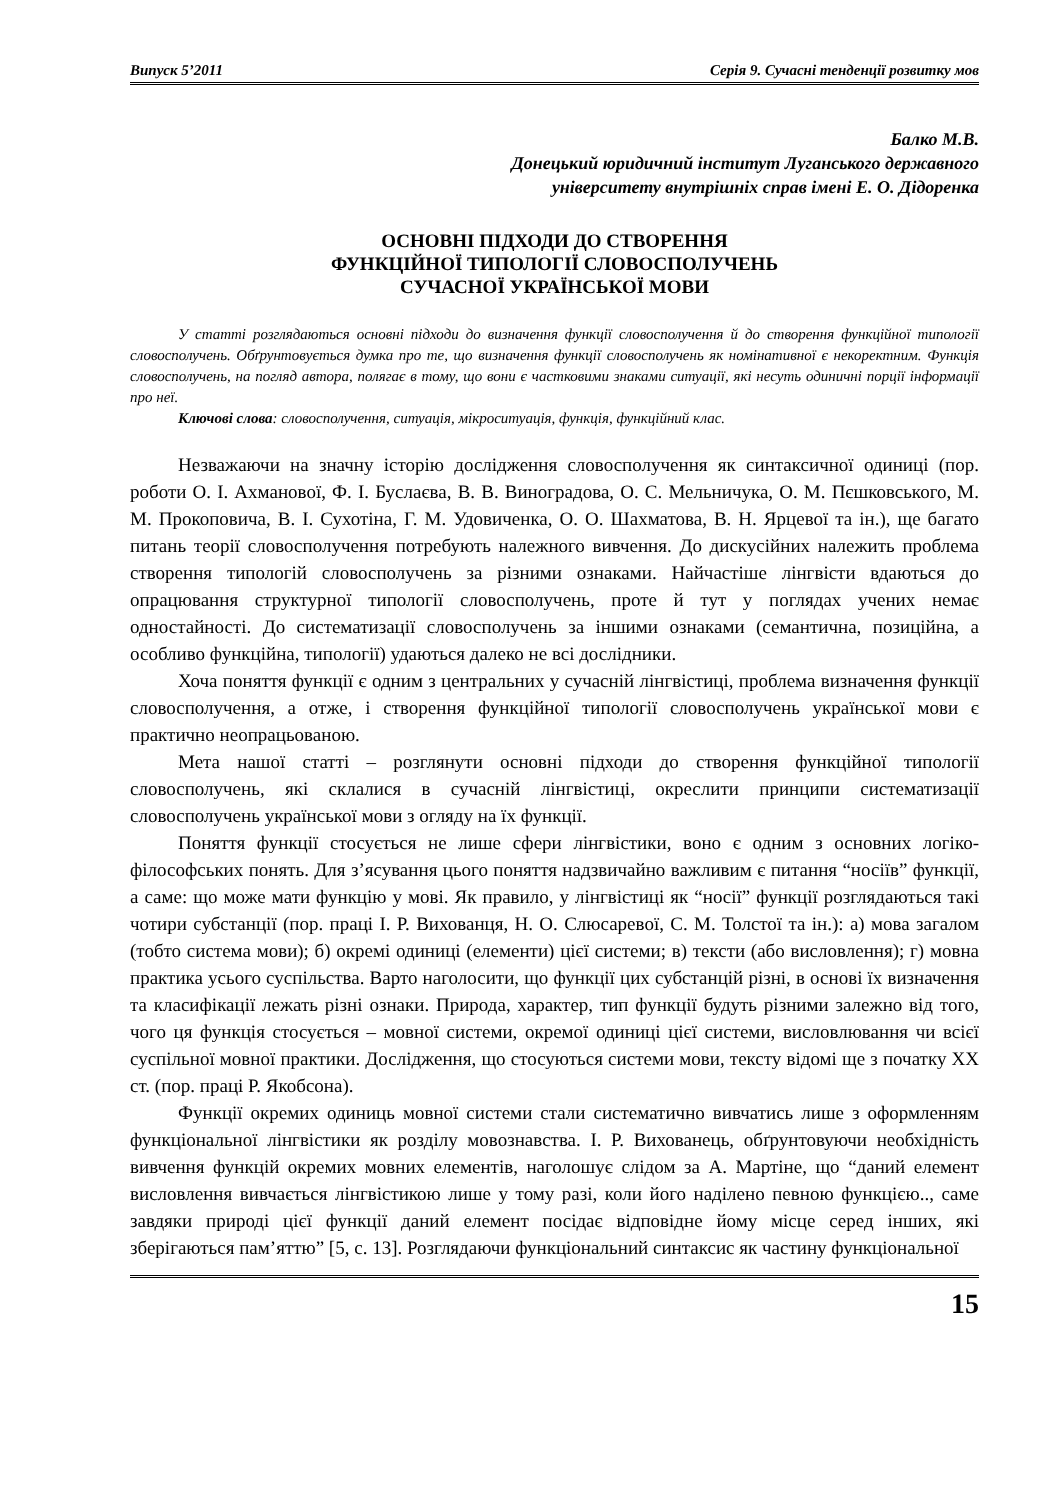Випуск 5’2011 Серія 9. Сучасні тенденції розвитку мов
Балко М.В.
Донецький юридичний інститут Луганського державного
університету внутрішніх справ імені Е. О. Дідоренка
ОСНОВНІ ПІДХОДИ ДО СТВОРЕННЯ
ФУНКЦІЙНОЇ ТИПОЛОГІЇ СЛОВОСПОЛУЧЕНЬ
СУЧАСНОЇ УКРАЇНСЬКОЇ МОВИ
У статті розглядаються основні підходи до визначення функції словосполучення й до створення функційної типології словосполучень. Обґрунтовується думка про те, що визначення функції словосполучень як номінативної є некоректним. Функція словосполучень, на погляд автора, полягає в тому, що вони є частковими знаками ситуації, які несуть одиничні порції інформації про неї.
Ключові слова: словосполучення, ситуація, мікроситуація, функція, функційний клас.
Незважаючи на значну історію дослідження словосполучення як синтаксичної одиниці (пор. роботи О. І. Ахманової, Ф. І. Буслаєва, В. В. Виноградова, О. С. Мельничука, О. М. Пєшковського, М. М. Прокоповича, В. І. Сухотіна, Г. М. Удовиченка, О. О. Шахматова, В. Н. Ярцевої та ін.), ще багато питань теорії словосполучення потребують належного вивчення. До дискусійних належить проблема створення типологій словосполучень за різними ознаками. Найчастіше лінгвісти вдаються до опрацювання структурної типології словосполучень, проте й тут у поглядах учених немає одностайності. До систематизації словосполучень за іншими ознаками (семантична, позиційна, а особливо функційна, типології) удаються далеко не всі дослідники.
Хоча поняття функції є одним з центральних у сучасній лінгвістиці, проблема визначення функції словосполучення, а отже, і створення функційної типології словосполучень української мови є практично неопрацьованою.
Мета нашої статті – розглянути основні підходи до створення функційної типології словосполучень, які склалися в сучасній лінгвістиці, окреслити принципи систематизації словосполучень української мови з огляду на їх функції.
Поняття функції стосується не лише сфери лінгвістики, воно є одним з основних логіко-філософських понять. Для з’ясування цього поняття надзвичайно важливим є питання “носіїв” функції, а саме: що може мати функцію у мові. Як правило, у лінгвістиці як “носії” функції розглядаються такі чотири субстанції (пор. праці І. Р. Вихованця, Н. О. Слюсаревої, С. М. Толстої та ін.): а) мова загалом (тобто система мови); б) окремі одиниці (елементи) цієї системи; в) тексти (або висловлення); г) мовна практика усього суспільства. Варто наголосити, що функції цих субстанцій різні, в основі їх визначення та класифікації лежать різні ознаки. Природа, характер, тип функції будуть різними залежно від того, чого ця функція стосується – мовної системи, окремої одиниці цієї системи, висловлювання чи всієї суспільної мовної практики. Дослідження, що стосуються системи мови, тексту відомі ще з початку XX ст. (пор. праці Р. Якобсона).
Функції окремих одиниць мовної системи стали систематично вивчатись лише з оформленням функціональної лінгвістики як розділу мовознавства. І. Р. Вихованець, обґрунтовуючи необхідність вивчення функцій окремих мовних елементів, наголошує слідом за А. Мартіне, що “даний елемент висловлення вивчається лінгвістикою лише у тому разі, коли його наділено певною функцією.., саме завдяки природі цієї функції даний елемент посідає відповідне йому місце серед інших, які зберігаються пам’яттю” [5, с. 13]. Розглядаючи функціональний синтаксис як частину функціональної
15